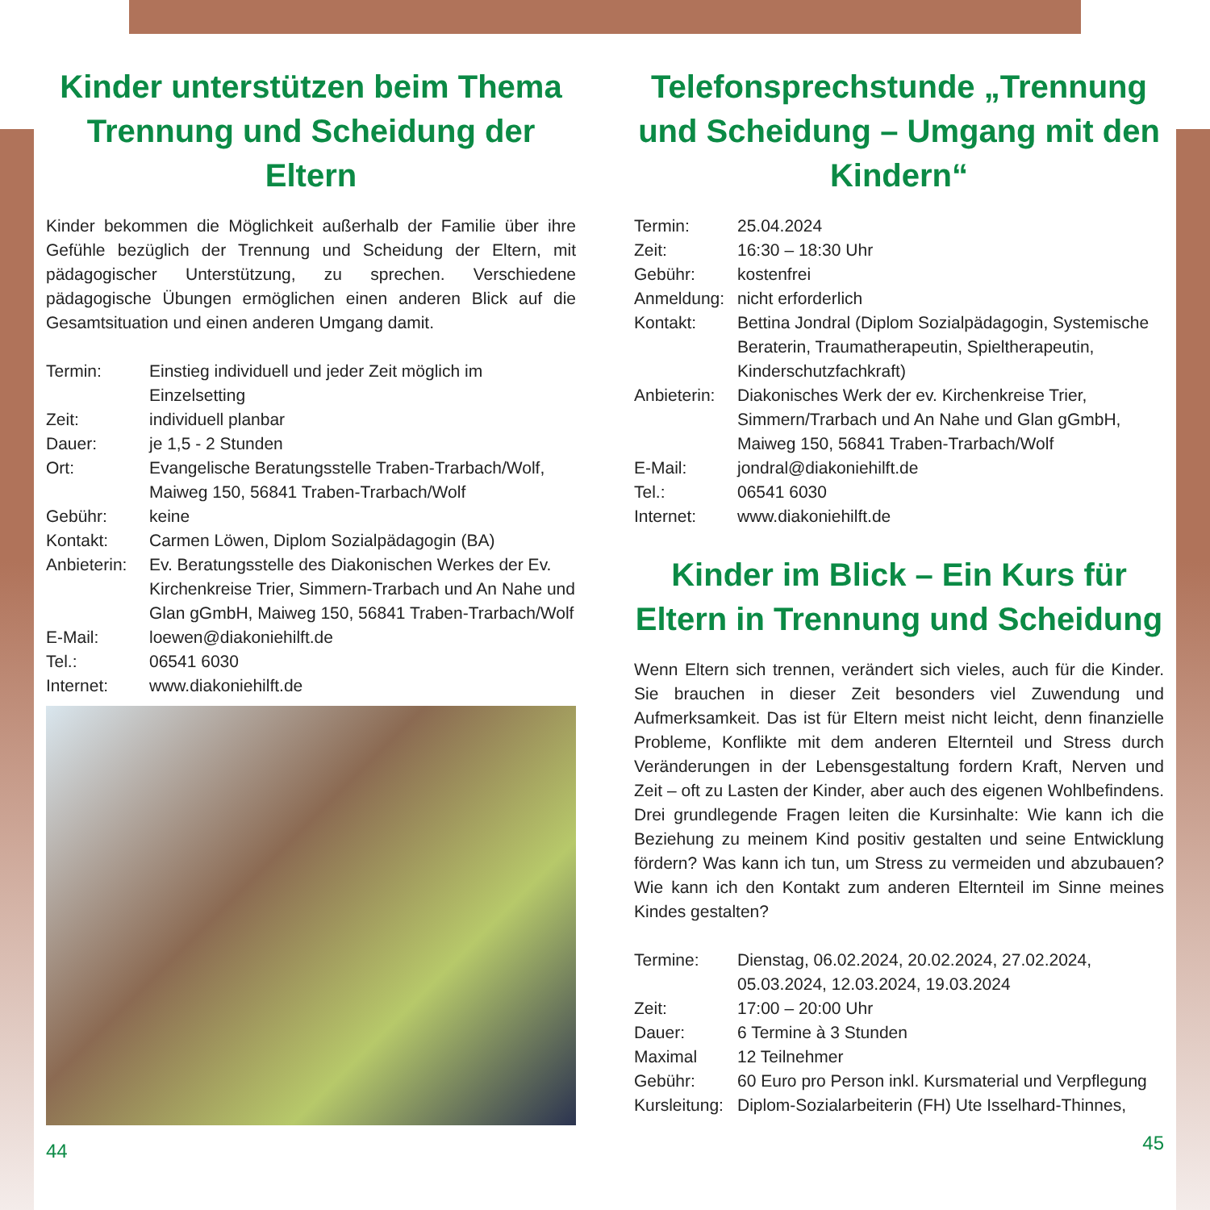Kinder unterstützen beim Thema Trennung und Scheidung der Eltern
Kinder bekommen die Möglichkeit außerhalb der Familie über ihre Gefühle bezüglich der Trennung und Scheidung der Eltern, mit pädagogischer Unterstützung, zu sprechen. Verschiedene pädagogische Übungen ermöglichen einen anderen Blick auf die Gesamtsituation und einen anderen Umgang damit.
| Termin: | Einstieg individuell und jeder Zeit möglich im Einzelsetting |
| Zeit: | individuell planbar |
| Dauer: | je 1,5 - 2 Stunden |
| Ort: | Evangelische Beratungsstelle Traben-Trarbach/Wolf, Maiweg 150, 56841 Traben-Trarbach/Wolf |
| Gebühr: | keine |
| Kontakt: | Carmen Löwen, Diplom Sozialpädagogin (BA) |
| Anbieterin: | Ev. Beratungsstelle des Diakonischen Werkes der Ev. Kirchenkreise Trier, Simmern-Trarbach und An Nahe und Glan gGmbH, Maiweg 150, 56841 Traben-Trarbach/Wolf |
| E-Mail: | loewen@diakoniehilft.de |
| Tel.: | 06541 6030 |
| Internet: | www.diakoniehilft.de |
44
Telefonsprechstunde „Trennung und Scheidung – Umgang mit den Kindern“
| Termin: | 25.04.2024 |
| Zeit: | 16:30 – 18:30 Uhr |
| Gebühr: | kostenfrei |
| Anmeldung: | nicht erforderlich |
| Kontakt: | Bettina Jondral (Diplom Sozialpädagogin, Systemische Beraterin, Traumatherapeutin, Spieltherapeutin, Kinderschutzfachkraft) |
| Anbieterin: | Diakonisches Werk der ev. Kirchenkreise Trier, Simmern/Trarbach und An Nahe und Glan gGmbH, Maiweg 150, 56841 Traben-Trarbach/Wolf |
| E-Mail: | jondral@diakoniehilft.de |
| Tel.: | 06541 6030 |
| Internet: | www.diakoniehilft.de |
Kinder im Blick – Ein Kurs für Eltern in Trennung und Scheidung
Wenn Eltern sich trennen, verändert sich vieles, auch für die Kinder. Sie brauchen in dieser Zeit besonders viel Zuwendung und Aufmerksamkeit. Das ist für Eltern meist nicht leicht, denn finanzielle Probleme, Konflikte mit dem anderen Elternteil und Stress durch Veränderungen in der Lebensgestaltung fordern Kraft, Nerven und Zeit – oft zu Lasten der Kinder, aber auch des eigenen Wohlbefindens. Drei grundlegende Fragen leiten die Kursinhalte: Wie kann ich die Beziehung zu meinem Kind positiv gestalten und seine Entwicklung fördern? Was kann ich tun, um Stress zu vermeiden und abzubauen? Wie kann ich den Kontakt zum anderen Elternteil im Sinne meines Kindes gestalten?
| Termine: | Dienstag, 06.02.2024, 20.02.2024, 27.02.2024, 05.03.2024, 12.03.2024, 19.03.2024 |
| Zeit: | 17:00 – 20:00 Uhr |
| Dauer: | 6 Termine à 3 Stunden |
| Maximal | 12 Teilnehmer |
| Gebühr: | 60 Euro pro Person inkl. Kursmaterial und Verpflegung |
| Kursleitung: | Diplom-Sozialarbeiterin (FH) Ute Isselhard-Thinnes, |
45